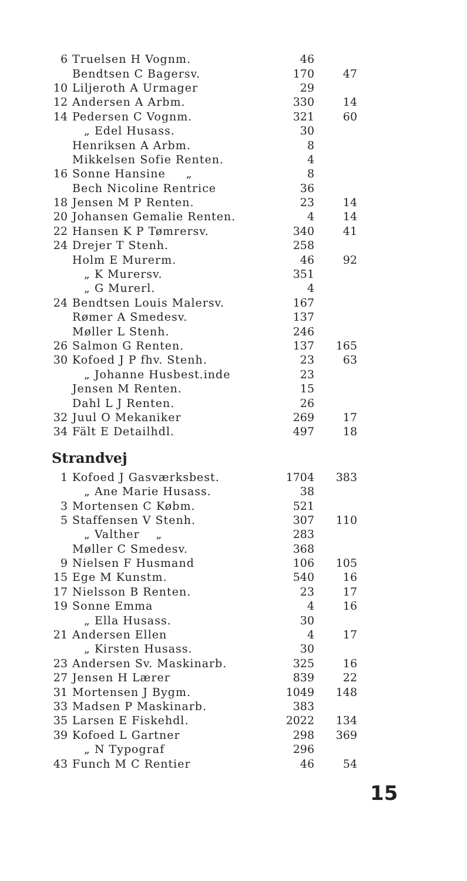| 6 | Truelsen H Vognm. | 46 | |
| | Bendtsen C Bagersv. | 170 | 47 |
| 10 | Liljeroth A Urmager | 29 | |
| 12 | Andersen A Arbm. | 330 | 14 |
| 14 | Pedersen C Vognm. | 321 | 60 |
| | „ Edel Husass. | 30 | |
| | Henriksen A Arbm. | 8 | |
| | Mikkelsen Sofie Renten. | 4 | |
| 16 | Sonne Hansine „ | 8 | |
| | Bech Nicoline Rentrice | 36 | |
| 18 | Jensen M P Renten. | 23 | 14 |
| 20 | Johansen Gemalie Renten. | 4 | 14 |
| 22 | Hansen K P Tømrersv. | 340 | 41 |
| 24 | Drejer T Stenh. | 258 | |
| | Holm E Murerm. | 46 | 92 |
| | „ K Murersv. | 351 | |
| | „ G Murerl. | 4 | |
| 24 | Bendtsen Louis Malersv. | 167 | |
| | Rømer A Smedesv. | 137 | |
| | Møller L Stenh. | 246 | |
| 26 | Salmon G Renten. | 137 | 165 |
| 30 | Kofoed J P fhv. Stenh. | 23 | 63 |
| | „ Johanne Husbest.inde | 23 | |
| | Jensen M Renten. | 15 | |
| | Dahl L J Renten. | 26 | |
| 32 | Juul O Mekaniker | 269 | 17 |
| 34 | Fält E Detailhdl. | 497 | 18 |
Strandvej
| 1 | Kofoed J Gasværksbest. | 1704 | 383 |
| | „ Ane Marie Husass. | 38 | |
| 3 | Mortensen C Købm. | 521 | |
| 5 | Staffensen V Stenh. | 307 | 110 |
| | „ Valther „ | 283 | |
| | Møller C Smedesv. | 368 | |
| 9 | Nielsen F Husmand | 106 | 105 |
| 15 | Ege M Kunstm. | 540 | 16 |
| 17 | Nielsson B Renten. | 23 | 17 |
| 19 | Sonne Emma | 4 | 16 |
| | „ Ella Husass. | 30 | |
| 21 | Andersen Ellen | 4 | 17 |
| | „ Kirsten Husass. | 30 | |
| 23 | Andersen Sv. Maskinarb. | 325 | 16 |
| 27 | Jensen H Lærer | 839 | 22 |
| 31 | Mortensen J Bygm. | 1049 | 148 |
| 33 | Madsen P Maskinarb. | 383 | |
| 35 | Larsen E Fiskehdl. | 2022 | 134 |
| 39 | Kofoed L Gartner | 298 | 369 |
| | „ N Typograf | 296 | |
| 43 | Funch M C Rentier | 46 | 54 |
15